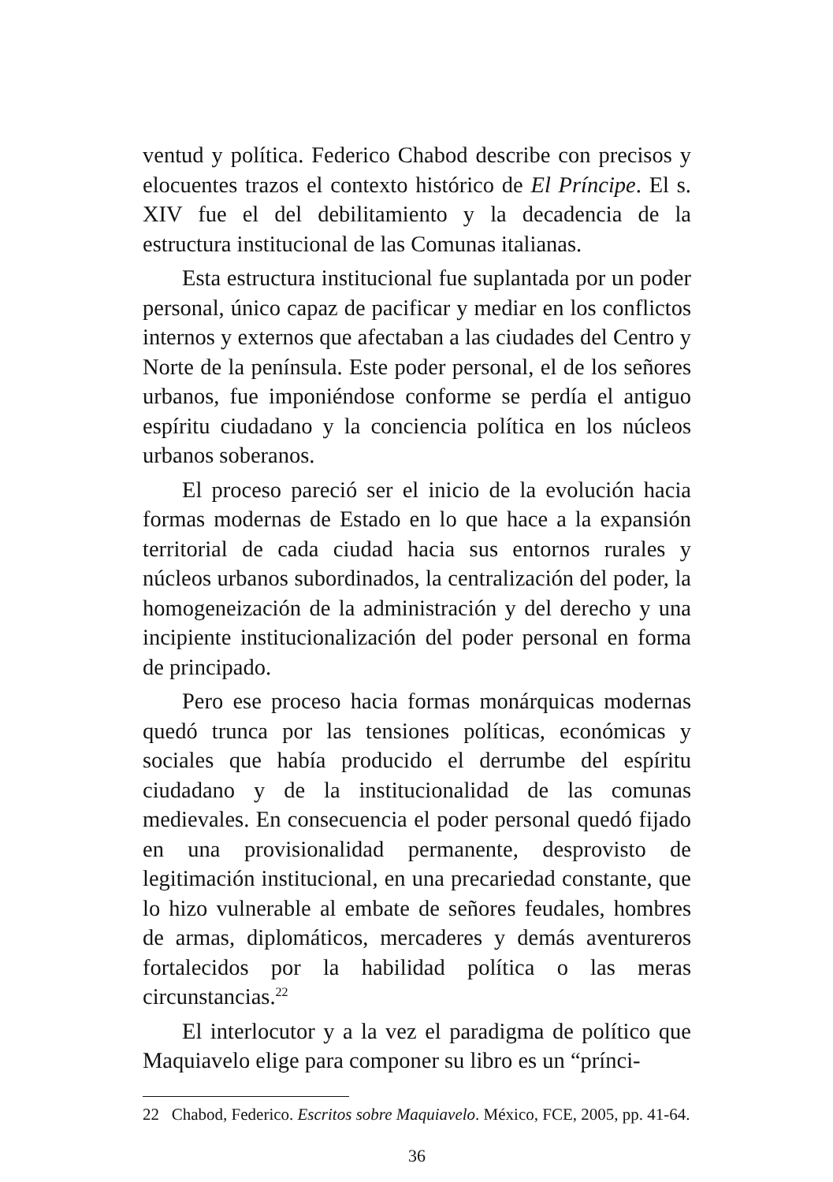ventud y política. Federico Chabod describe con precisos y elocuentes trazos el contexto histórico de El Príncipe. El s. XIV fue el del debilitamiento y la decadencia de la estructura institucional de las Comunas italianas.
Esta estructura institucional fue suplantada por un poder personal, único capaz de pacificar y mediar en los conflictos internos y externos que afectaban a las ciudades del Centro y Norte de la península. Este poder personal, el de los señores urbanos, fue imponiéndose conforme se perdía el antiguo espíritu ciudadano y la conciencia política en los núcleos urbanos soberanos.
El proceso pareció ser el inicio de la evolución hacia formas modernas de Estado en lo que hace a la expansión territorial de cada ciudad hacia sus entornos rurales y núcleos urbanos subordinados, la centralización del poder, la homogeneización de la administración y del derecho y una incipiente institucionalización del poder personal en forma de principado.
Pero ese proceso hacia formas monárquicas modernas quedó trunca por las tensiones políticas, económicas y sociales que había producido el derrumbe del espíritu ciudadano y de la institucionalidad de las comunas medievales. En consecuencia el poder personal quedó fijado en una provisionalidad permanente, desprovisto de legitimación institucional, en una precariedad constante, que lo hizo vulnerable al embate de señores feudales, hombres de armas, diplomáticos, mercaderes y demás aventureros fortalecidos por la habilidad política o las meras circunstancias.<sup>22</sup>
El interlocutor y a la vez el paradigma de político que Maquiavelo elige para componer su libro es un “prínci-
22 Chabod, Federico. Escritos sobre Maquiavelo. México, FCE, 2005, pp. 41-64.
36